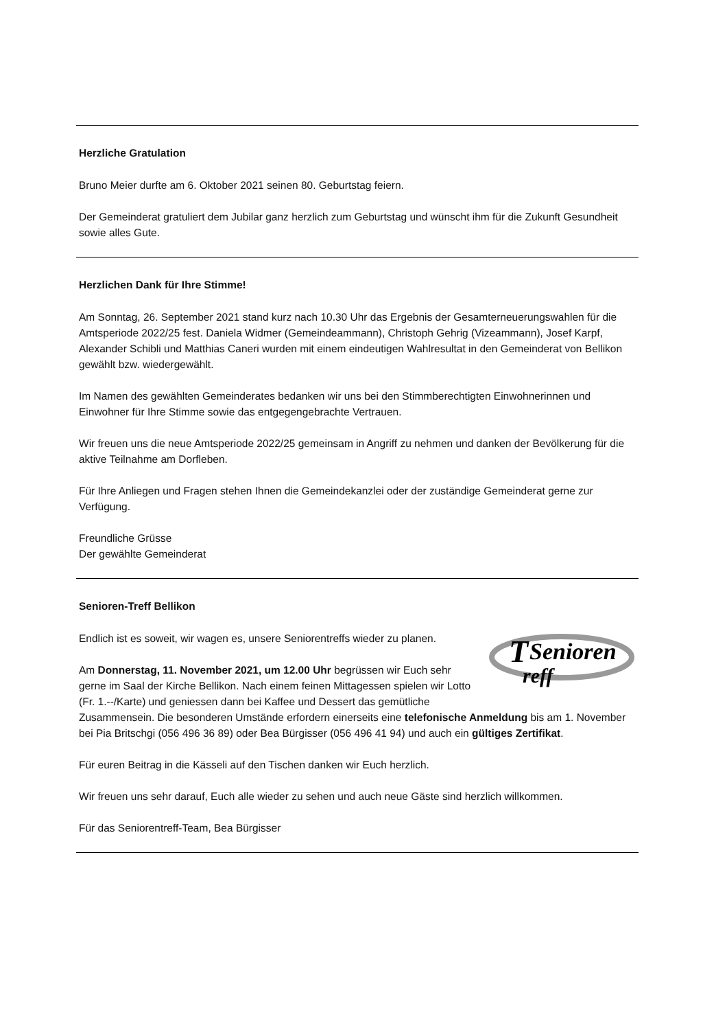Herzliche Gratulation
Bruno Meier durfte am 6. Oktober 2021 seinen 80. Geburtstag feiern.
Der Gemeinderat gratuliert dem Jubilar ganz herzlich zum Geburtstag und wünscht ihm für die Zukunft Gesundheit sowie alles Gute.
Herzlichen Dank für Ihre Stimme!
Am Sonntag, 26. September 2021 stand kurz nach 10.30 Uhr das Ergebnis der Gesamterneuerungswahlen für die Amtsperiode 2022/25 fest. Daniela Widmer (Gemeindeammann), Christoph Gehrig (Vizeammann), Josef Karpf, Alexander Schibli und Matthias Caneri wurden mit einem eindeutigen Wahlresultat in den Gemeinderat von Bellikon gewählt bzw. wiedergewählt.
Im Namen des gewählten Gemeinderates bedanken wir uns bei den Stimmberechtigten Einwohnerinnen und Einwohner für Ihre Stimme sowie das entgegengebrachte Vertrauen.
Wir freuen uns die neue Amtsperiode 2022/25 gemeinsam in Angriff zu nehmen und danken der Bevölkerung für die aktive Teilnahme am Dorfleben.
Für Ihre Anliegen und Fragen stehen Ihnen die Gemeindekanzlei oder der zuständige Gemeinderat gerne zur Verfügung.
Freundliche Grüsse
Der gewählte Gemeinderat
Senioren-Treff Bellikon
T
Senioren
reff
Endlich ist es soweit, wir wagen es, unsere Seniorentreffs wieder zu planen.
Am Donnerstag, 11. November 2021, um 12.00 Uhr begrüssen wir Euch sehr gerne im Saal der Kirche Bellikon. Nach einem feinen Mittagessen spielen wir Lotto (Fr. 1.--/Karte) und geniessen dann bei Kaffee und Dessert das gemütliche Zusammensein. Die besonderen Umstände erfordern einerseits eine telefonische Anmeldung bis am 1. November bei Pia Britschgi (056 496 36 89) oder Bea Bürgisser (056 496 41 94) und auch ein gültiges Zertifikat.
Für euren Beitrag in die Kässeli auf den Tischen danken wir Euch herzlich.
Wir freuen uns sehr darauf, Euch alle wieder zu sehen und auch neue Gäste sind herzlich willkommen.
Für das Seniorentreff-Team, Bea Bürgisser